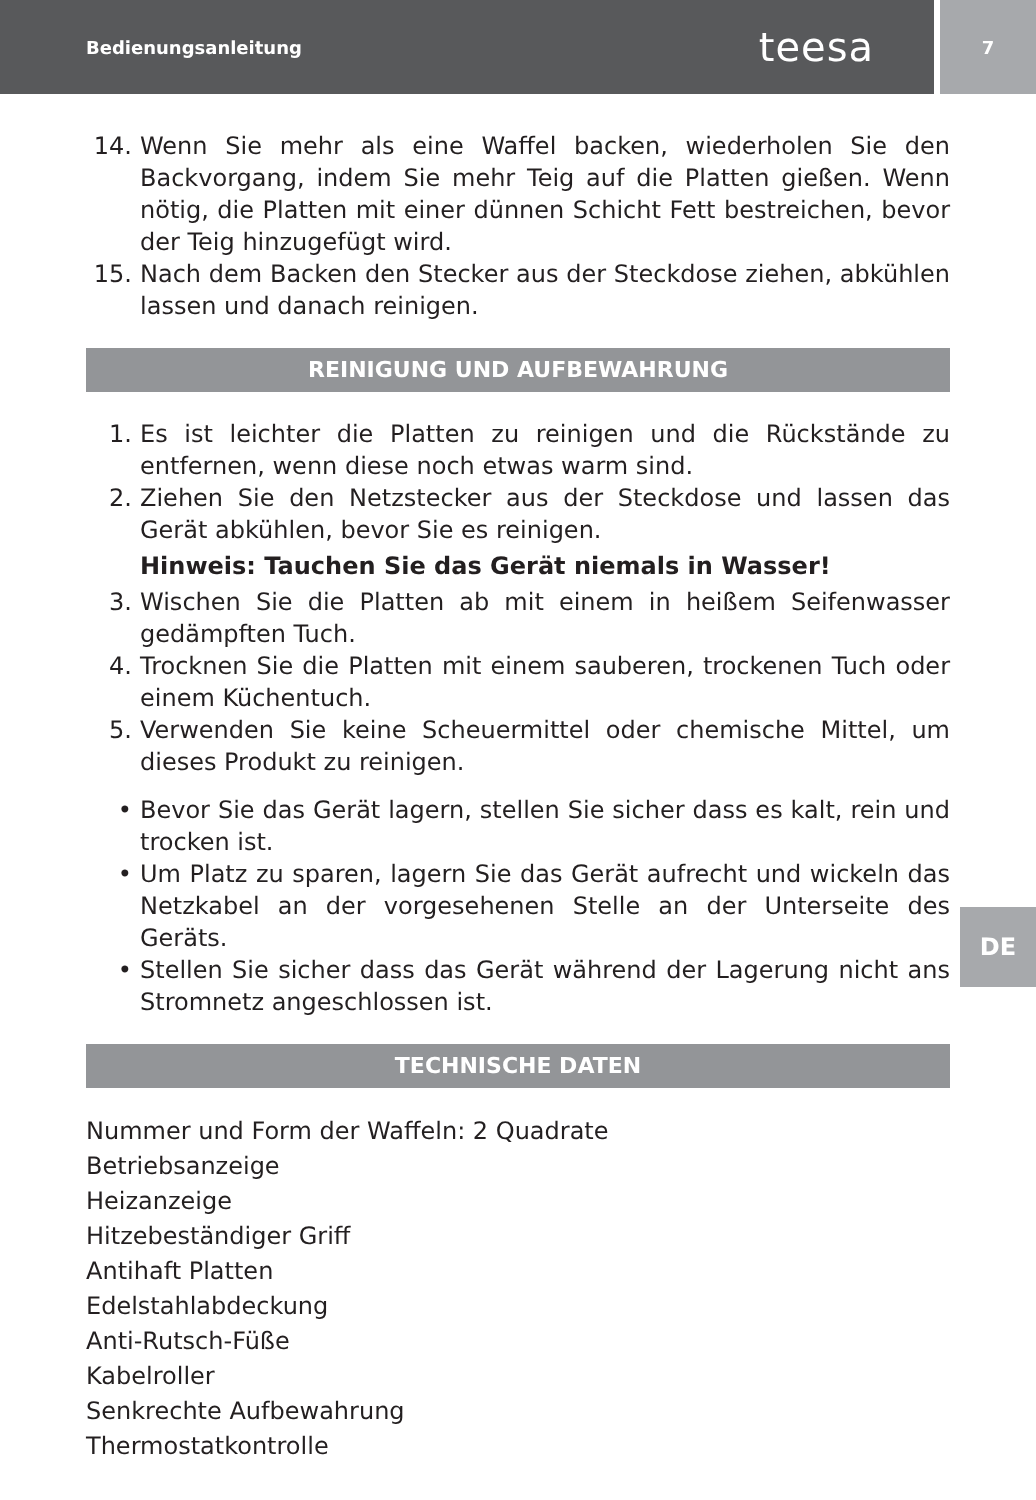Bedienungsanleitung
teesa
7
14. Wenn Sie mehr als eine Waffel backen, wiederholen Sie den Backvorgang, indem Sie mehr Teig auf die Platten gießen. Wenn nötig, die Platten mit einer dünnen Schicht Fett bestreichen, bevor der Teig hinzugefügt wird.
15. Nach dem Backen den Stecker aus der Steckdose ziehen, abkühlen lassen und danach reinigen.
REINIGUNG UND AUFBEWAHRUNG
1. Es ist leichter die Platten zu reinigen und die Rückstände zu entfernen, wenn diese noch etwas warm sind.
2. Ziehen Sie den Netzstecker aus der Steckdose und lassen das Gerät abkühlen, bevor Sie es reinigen.
Hinweis: Tauchen Sie das Gerät niemals in Wasser!
3. Wischen Sie die Platten ab mit einem in heißem Seifenwasser gedämpften Tuch.
4. Trocknen Sie die Platten mit einem sauberen, trockenen Tuch oder einem Küchentuch.
5. Verwenden Sie keine Scheuermittel oder chemische Mittel, um dieses Produkt zu reinigen.
• Bevor Sie das Gerät lagern, stellen Sie sicher dass es kalt, rein und trocken ist.
• Um Platz zu sparen, lagern Sie das Gerät aufrecht und wickeln das Netzkabel an der vorgesehenen Stelle an der Unterseite des Geräts.
• Stellen Sie sicher dass das Gerät während der Lagerung nicht ans Stromnetz angeschlossen ist.
TECHNISCHE DATEN
Nummer und Form der Waffeln: 2 Quadrate
Betriebsanzeige
Heizanzeige
Hitzebeständiger Griff
Antihaft Platten
Edelstahlabdeckung
Anti-Rutsch-Füße
Kabelroller
Senkrechte Aufbewahrung
Thermostatkontrolle
DE